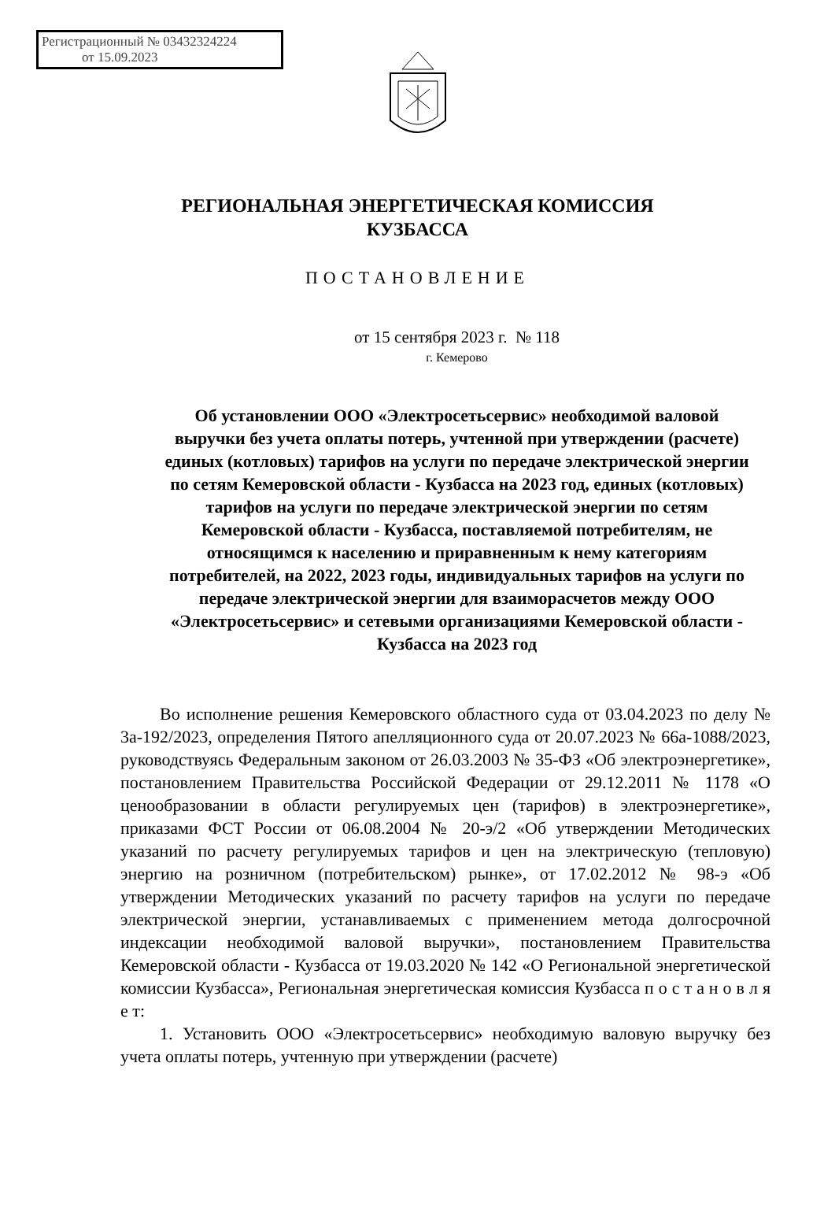Регистрационный № 03432324224
от 15.09.2023
РЕГИОНАЛЬНАЯ ЭНЕРГЕТИЧЕСКАЯ КОМИССИЯ
КУЗБАССА
ПОСТАНОВЛЕНИЕ
от 15 сентября 2023 г. № 118
г. Кемерово
Об установлении ООО «Электросетьсервис» необходимой валовой выручки без учета оплаты потерь, учтенной при утверждении (расчете) единых (котловых) тарифов на услуги по передаче электрической энергии по сетям Кемеровской области - Кузбасса на 2023 год, единых (котловых) тарифов на услуги по передаче электрической энергии по сетям Кемеровской области - Кузбасса, поставляемой потребителям, не относящимся к населению и приравненным к нему категориям потребителей, на 2022, 2023 годы, индивидуальных тарифов на услуги по передаче электрической энергии для взаиморасчетов между ООО «Электросетьсервис» и сетевыми организациями Кемеровской области - Кузбасса на 2023 год
Во исполнение решения Кемеровского областного суда от 03.04.2023 по делу № 3а-192/2023, определения Пятого апелляционного суда от 20.07.2023 № 66а-1088/2023, руководствуясь Федеральным законом от 26.03.2003 № 35-ФЗ «Об электроэнергетике», постановлением Правительства Российской Федерации от 29.12.2011 № 1178 «О ценообразовании в области регулируемых цен (тарифов) в электроэнергетике», приказами ФСТ России от 06.08.2004 № 20-э/2 «Об утверждении Методических указаний по расчету регулируемых тарифов и цен на электрическую (тепловую) энергию на розничном (потребительском) рынке», от 17.02.2012 № 98-э «Об утверждении Методических указаний по расчету тарифов на услуги по передаче электрической энергии, устанавливаемых с применением метода долгосрочной индексации необходимой валовой выручки», постановлением Правительства Кемеровской области - Кузбасса от 19.03.2020 № 142 «О Региональной энергетической комиссии Кузбасса», Региональная энергетическая комиссия Кузбасса п о с т а н о в л я е т:
1. Установить ООО «Электросетьсервис» необходимую валовую выручку без учета оплаты потерь, учтенную при утверждении (расчете)